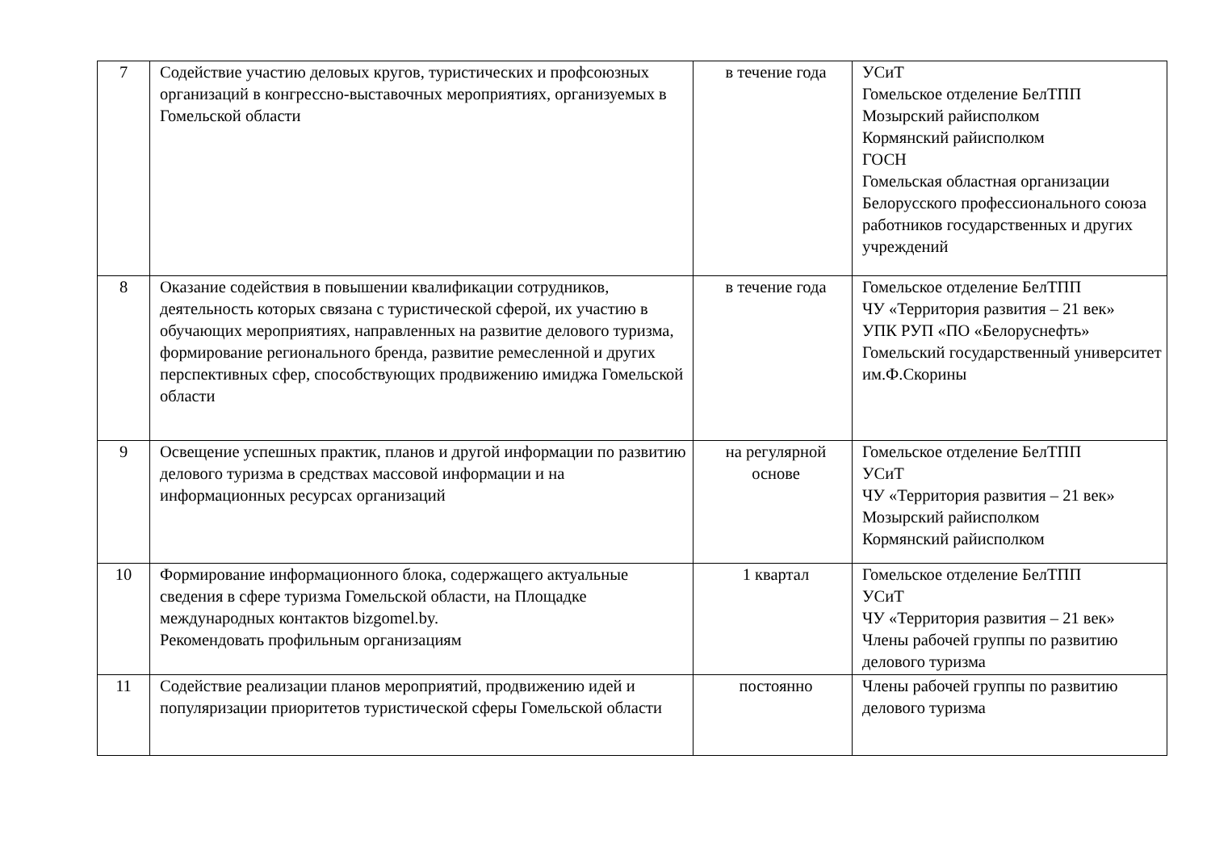| 7 | Содействие участию деловых кругов, туристических и профсоюзных организаций в конгрессно-выставочных мероприятиях, организуемых в Гомельской области | в течение года | УСиТ Гомельское отделение БелТПП Мозырский райисполком Кормянский райисполком ГОСН Гомельская областная организации Белорусского профессионального союза работников государственных и других учреждений |
| 8 | Оказание содействия в повышении квалификации сотрудников, деятельность которых связана с туристической сферой, их участию в обучающих мероприятиях, направленных на развитие делового туризма, формирование регионального бренда, развитие ремесленной и других перспективных сфер, способствующих продвижению имиджа Гомельской области | в течение года | Гомельское отделение БелТПП ЧУ «Территория развития – 21 век» УПК РУП «ПО «Белоруснефть» Гомельский государственный университет им.Ф.Скорины |
| 9 | Освещение успешных практик, планов и другой информации по развитию делового туризма в средствах массовой информации и на информационных ресурсах организаций | на регулярной основе | Гомельское отделение БелТПП УСиТ ЧУ «Территория развития – 21 век» Мозырский райисполком Кормянский райисполком |
| 10 | Формирование информационного блока, содержащего актуальные сведения в сфере туризма Гомельской области, на Площадке международных контактов bizgomel.by. Рекомендовать профильным организациям | 1 квартал | Гомельское отделение БелТПП УСиТ ЧУ «Территория развития – 21 век» Члены рабочей группы по развитию делового туризма |
| 11 | Содействие реализации планов мероприятий, продвижению идей и популяризации приоритетов туристической сферы Гомельской области | постоянно | Члены рабочей группы по развитию делового туризма |